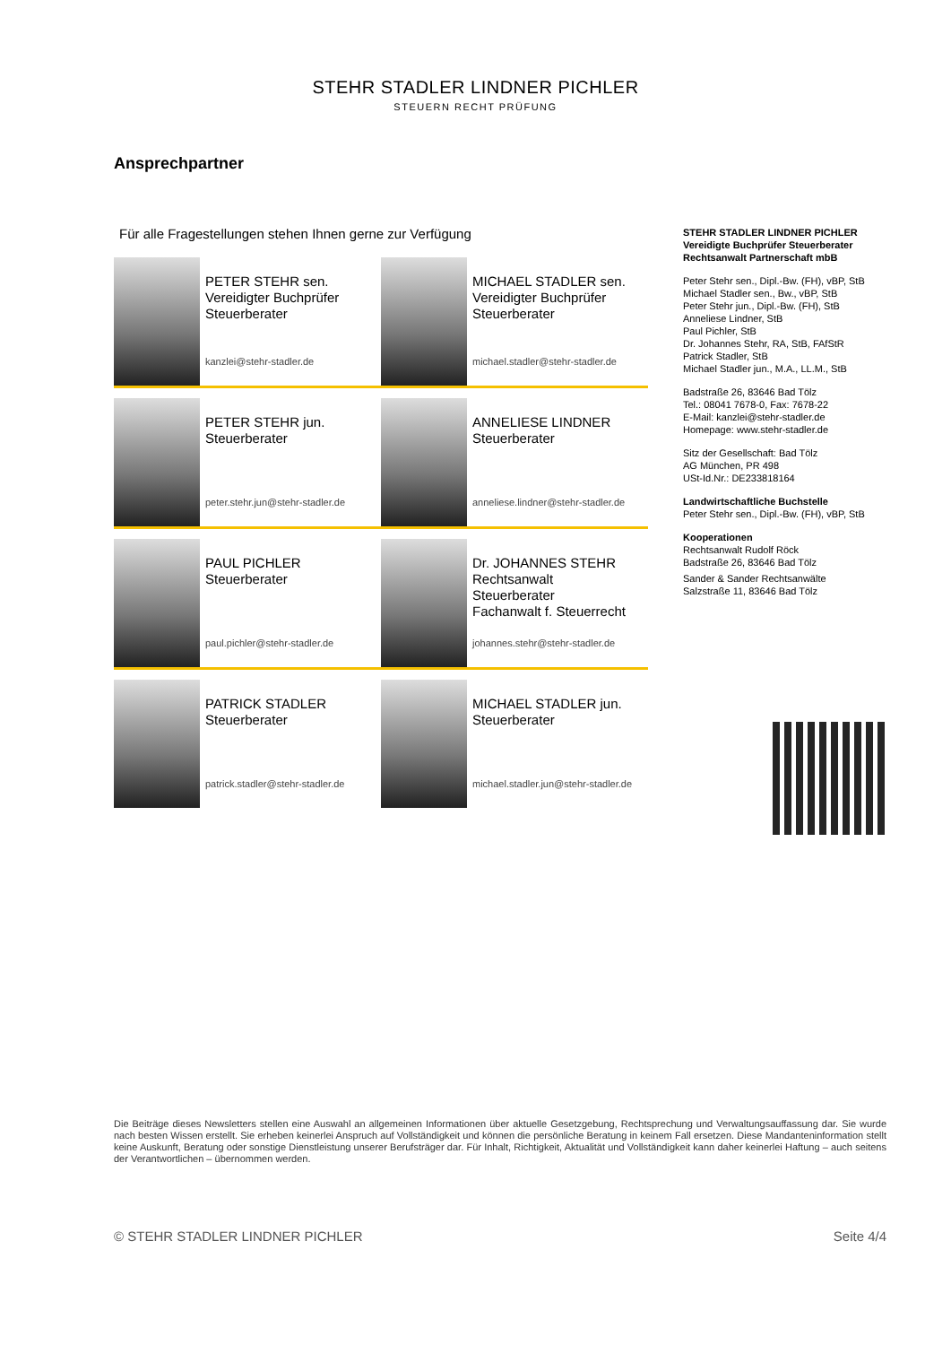STEHR STADLER LINDNER PICHLER
STEUERN RECHT PRÜFUNG
Ansprechpartner
Für alle Fragestellungen stehen Ihnen gerne zur Verfügung
PETER STEHR sen.
Vereidigter Buchprüfer
Steuerberater
kanzlei@stehr-stadler.de
MICHAEL STADLER sen.
Vereidigter Buchprüfer
Steuerberater
michael.stadler@stehr-stadler.de
PETER STEHR jun.
Steuerberater
peter.stehr.jun@stehr-stadler.de
ANNELIESE LINDNER
Steuerberater
anneliese.lindner@stehr-stadler.de
PAUL PICHLER
Steuerberater
paul.pichler@stehr-stadler.de
Dr. JOHANNES STEHR
Rechtsanwalt
Steuerberater
Fachanwalt f. Steuerrecht
johannes.stehr@stehr-stadler.de
PATRICK STADLER
Steuerberater
patrick.stadler@stehr-stadler.de
MICHAEL STADLER jun.
Steuerberater
michael.stadler.jun@stehr-stadler.de
STEHR STADLER LINDNER PICHLER
Vereidigte Buchprüfer Steuerberater
Rechtsanwalt Partnerschaft mbB
Peter Stehr sen., Dipl.-Bw. (FH), vBP, StB
Michael Stadler sen., Bw., vBP, StB
Peter Stehr jun., Dipl.-Bw. (FH), StB
Anneliese Lindner, StB
Paul Pichler, StB
Dr. Johannes Stehr, RA, StB, FAfStR
Patrick Stadler, StB
Michael Stadler jun., M.A., LL.M., StB
Badstraße 26, 83646 Bad Tölz
Tel.: 08041 7678-0, Fax: 7678-22
E-Mail: kanzlei@stehr-stadler.de
Homepage: www.stehr-stadler.de
Sitz der Gesellschaft: Bad Tölz
AG München, PR 498
USt-Id.Nr.: DE233818164
Landwirtschaftliche Buchstelle
Peter Stehr sen., Dipl.-Bw. (FH), vBP, StB
Kooperationen
Rechtsanwalt Rudolf Röck
Badstraße 26, 83646 Bad Tölz
Sander & Sander Rechtsanwälte
Salzstraße 11, 83646 Bad Tölz
Die Beiträge dieses Newsletters stellen eine Auswahl an allgemeinen Informationen über aktuelle Gesetzgebung, Rechtsprechung und Verwaltungsauffassung dar. Sie wurde nach besten Wissen erstellt. Sie erheben keinerlei Anspruch auf Vollständigkeit und können die persönliche Beratung in keinem Fall ersetzen. Diese Mandanteninformation stellt keine Auskunft, Beratung oder sonstige Dienstleistung unserer Berufsträger dar. Für Inhalt, Richtigkeit, Aktualität und Vollständigkeit kann daher keinerlei Haftung – auch seitens der Verantwortlichen – übernommen werden.
© STEHR STADLER LINDNER PICHLER Seite 4/4